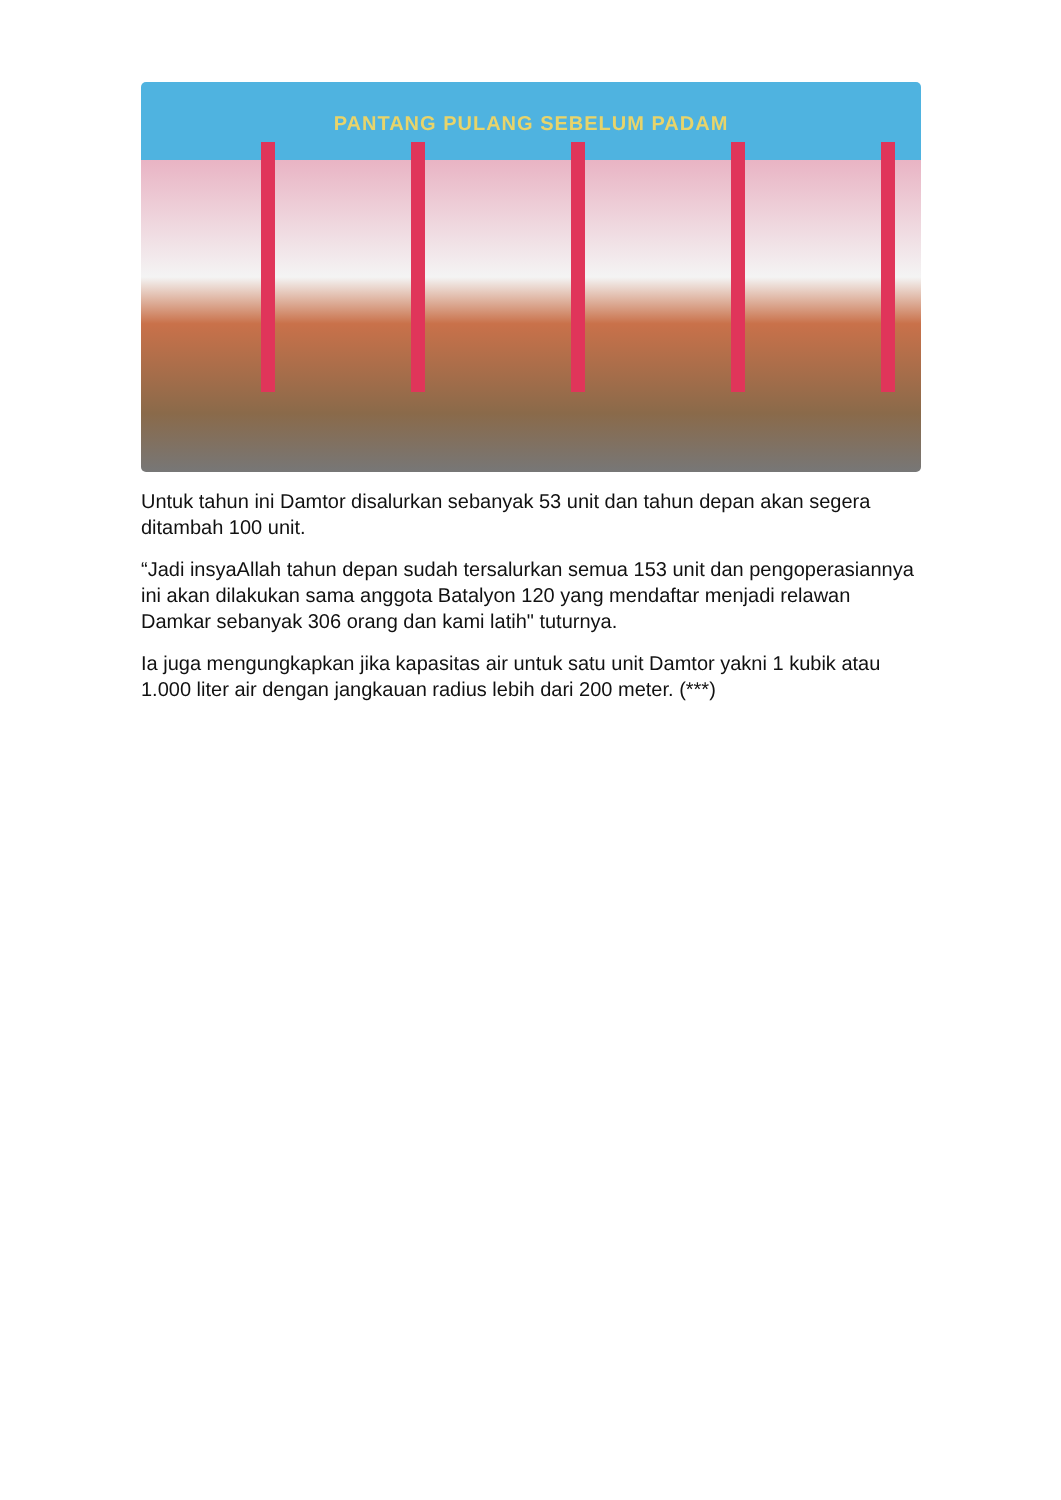PANTANG PULANG SEBELUM PADAM
Untuk tahun ini Damtor disalurkan sebanyak 53 unit dan tahun depan akan segera ditambah 100 unit.
“Jadi insyaAllah tahun depan sudah tersalurkan semua 153 unit dan pengoperasiannya ini akan dilakukan sama anggota Batalyon 120 yang mendaftar menjadi relawan Damkar sebanyak 306 orang dan kami latih" tuturnya.
Ia juga mengungkapkan jika kapasitas air untuk satu unit Damtor yakni 1 kubik atau 1.000 liter air dengan jangkauan radius lebih dari 200 meter. (***)